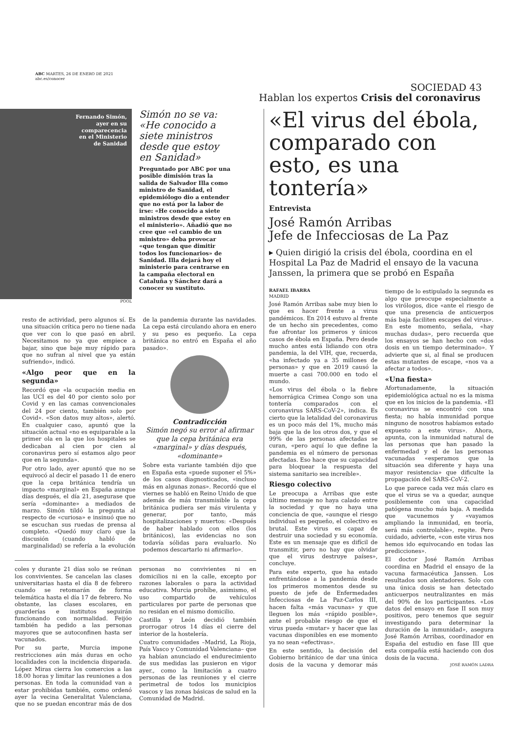ABC MARTES, 26 DE ENERO DE 2021
abc.es/conocer
SOCIEDAD 43
Hablan los expertos Crisis del coronavirus
Fernando Simón,
ayer en su
comparecencia
en el Ministerio
de Sanidad
Simón no se va: «He conocido a siete ministros desde que estoy en Sanidad»
Preguntado por ABC por una posible dimisión tras la salida de Salvador Illa como ministro de Sanidad, el epidemiólogo dio a entender que no está por la labor de irse: «He conocido a siete ministros desde que estoy en el ministerio». Añadió que no cree que «el cambio de un ministro» deba provocar «que tengan que dimitir todos los funcionarios» de Sanidad. Illa dejará hoy el ministerio para centrarse en la campaña electoral en Cataluña y Sánchez dará a conocer su sustituto.
POOL
resto de actividad, pero algunos sí. Es una situación crítica pero no tiene nada que ver con lo que pasó en abril. Necesitamos no ya que empiece a bajar, sino que baje muy rápido para que no sufran al nivel que ya están sufriendo», indicó.
«Algo peor que en la segunda»
Recordó que «la ocupación media en las UCI es del 40 por ciento solo por Covid y en las camas convencionales del 24 por ciento, también solo por Covid». «Son datos muy altos», alertó. En cualquier caso, apuntó que la situación actual «no es equiparable a la primer ola en la que los hospitales se dedicaban al cien por cien al coronavirus pero sí estamos algo peor que en la segunda».
Por otro lado, ayer apuntó que no se equivocó al decir el pasado 11 de enero que la cepa británica tendría un impacto «marginal» en España aunque días después, el día 21, asegurase que sería «dominante» a mediados de marzo. Simón tildó la pregunta al respecto de «curiosa» e insinuó que no se escuchan sus ruedas de prensa al completo. «Quedó muy claro que la discusión (cuando habló de marginalidad) se refería a la evolución de la pandemia durante las navidades. La cepa está circulando ahora en enero y su peso es pequeño. La cepa británica no entró en España el año pasado».
Contradicción
Simón negó su error al afirmar que la cepa británica era «marginal» y días después, «dominante»
Sobre esta variante también dijo que en España esta «puede suponer el 5%» de los casos diagnosticados, «incluso más en algunas zonas». Recordó que el viernes se habló en Reino Unido de que además de más transmisible la cepa británica pudiera ser más virulenta y generar, por tanto, más hospitalizaciones y muertos: «Después de haber hablado con ellos (los británicos), las evidencias no son todavía sólidas para evaluarlo. No podemos descartarlo ni afirmarlo».
coles y durante 21 días solo se reúnan los convivientes. Se cancelan las clases universitarias hasta el día 8 de febrero cuando se retomarán de forma telemática hasta el día 17 de febrero. No obstante, las clases escolares, en guarderías e institutos seguirán funcionando con normalidad. Feijóo también ha pedido a las personas mayores que se autoconfinen hasta ser vacunados.
Por su parte, Murcia impone restricciones aún más duras en ocho localidades con la incidencia disparada. López Miras cierra los comercios a las 18.00 horas y limitar las reuniones a dos personas. En toda la comunidad van a estar prohibidas también, como ordenó ayer la vecina Generalitat Valenciana, que no se puedan encontrar más de dos personas no convivientes ni en domicilios ni en la calle, excepto por razones laborales o para la actividad educativa. Murcia prohíbe, asimismo, el uso compartido de vehículos particulares por parte de personas que no residan en el mismo domicilio.
Castilla y León decidió también prorrogar otros 14 días el cierre del interior de la hostelería.
Cuatro comunidades –Madrid, La Rioja, País Vasco y Comunidad Valenciana– que ya habían anunciado el endurecimiento de sus medidas las pusieron en vigor ayer., como la limitación a cuatro personas de las reuniones y el cierre perimetral de todos los municipios vascos y las zonas básicas de salud en la Comunidad de Madrid.
«El virus del ébola, comparado con esto, es una tontería»
Entrevista
José Ramón Arribas
Jefe de Infecciosas de La Paz
▸ Quien dirigió la crisis del ébola, coordina en el Hospital La Paz de Madrid el ensayo de la vacuna Janssen, la primera que se probó en España
RAFAEL IBARRA
MADRID
José Ramón Arribas sabe muy bien lo que es hacer frente a virus pandémicos. En 2014 estuvo al frente de un hecho sin precedentes, como fue afrontar los primeros y únicos casos de ébola en España. Pero desde mucho antes está lidiando con otra pandemia, la del VIH, que, recuerda, «ha infectado ya a 35 millones de personas» y que en 2019 causó la muerte a casi 700.000 en todo el mundo.
«Los virus del ébola o la fiebre hemorrágica Crimea Congo son una tontería comparados con el coronavirus SARS-CoV-2», indica. Es cierto que la letalidad del coronavirus es un poco más del 1%, mucho más baja que la de los otros dos, y que el 99% de las personas afectadas se curan, «pero aquí lo que define la pandemia es el número de personas afectadas. Eso hace que su capacidad para bloquear la respuesta del sistema sanitario sea increíble».
Riesgo colectivo
Le preocupa a Arribas que este último mensaje no haya calado entre la sociedad y que no haya una conciencia de que, «aunque el riesgo individual es pequeño, el colectivo es brutal. Este virus es capaz de destruir una sociedad y su economía. Este es un mensaje que es difícil de transmitir, pero no hay que olvidar que el virus destruye países», concluye.
Para este experto, que ha estado enfrentándose a la pandemia desde los primeros momentos desde su puesto de jefe de Enfermedades Infecciosas de La Paz-Carlos III, hacen falta «más vacunas» y que lleguen los más «rápido posible», ante el probable riesgo de que el virus pueda «mutar» y hacer que las vacunas disponibles en ese momento ya no sean «efectivas».
En este sentido, la decisión del Gobierno británico de dar una única dosis de la vacuna y demorar más tiempo de lo estipulado la segunda es algo que preocupe especialmente a los virólogos, dice «ante el riesgo de que una presencia de anticuerpos más baja faciliten escapes del virus». En este momento, señala, «hay muchas dudas», pero recuerda que los ensayos se han hecho con «dos dosis en un tiempo determinado». Y advierte que si, al final se producen estas mutantes de escape, «nos va a afectar a todos».
«Una fiesta»
Afortunadamente, la situación epidemiológica actual no es la misma que en los inicios de la pandemia. «El coronavirus se encontró con una fiesta; no había inmunidad porque ninguno de nosotros habíamos estado expuesto a este virus». Ahora, apunta, con la inmunidad natural de las personas que han pasado la enfermedad y el de las personas vacunadas «esperamos que la situación sea diferente y haya una mayor resistencia» que dificulte la propagación del SARS-CoV-2.
Lo que parece cada vez más claro es que el virus se va a quedar, aunque posiblemente con una capacidad patógena mucho más baja. A medida que vacunemos y «vayamos ampliando la inmunidad, en teoría, será más controlable», repite. Pero cuidado, advierte, «con este virus nos hemos ido equivocando en todas las predicciones».
El doctor José Ramón Arribas coordina en Madrid el ensayo de la vacuna farmacéutica Janssen. Los resultados son alentadores. Solo con una única dosis se han detectado anticuerpos neutralizantes en más del 90% de los participantes. «Los datos del ensayo en fase II son muy positivos, pero tenemos que seguir investigando para determinar la duración de la inmunidad», asegura José Ramón Arribas, coordinador en España del estudio en fase III que esta compañía está haciendo con dos dosis de la vacuna.
JOSÉ RAMÓN LADRA